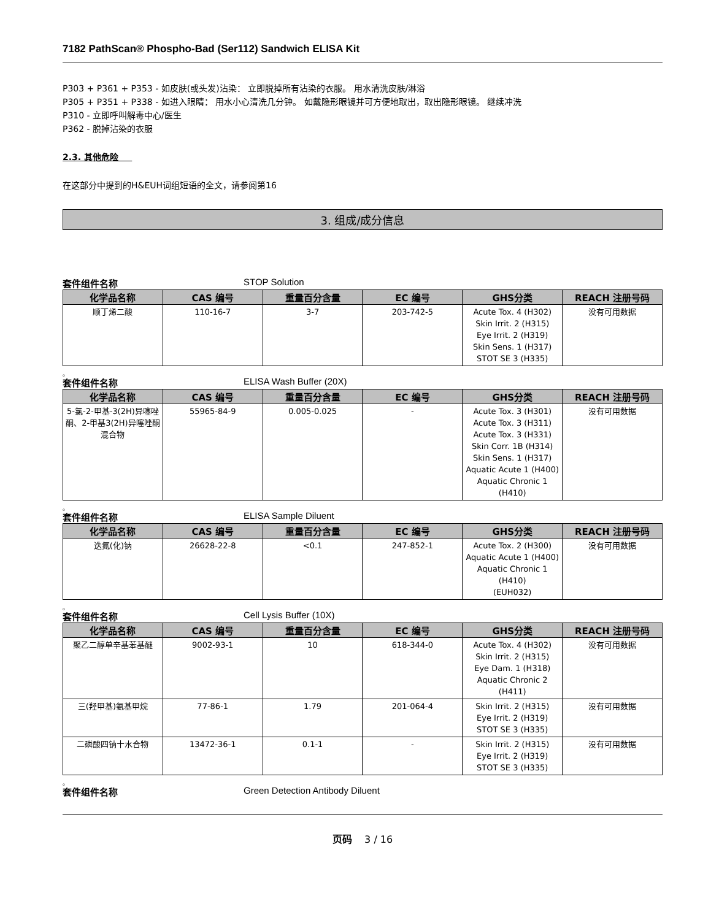7182 PathScan® Phospho-Bad (Ser112) Sandwich ELISA Kit
P303 + P361 + P353 - 如皮肤(或头发)沾染： 立即脱掉所有沾染的衣服。 用水清洗皮肤/淋浴
P305 + P351 + P338 - 如进入眼睛： 用水小心清洗几分钟。 如戴隐形眼镜并可方便地取出，取出隐形眼镜。 继续冲洗
P310 - 立即呼叫解毒中心/医生
P362 - 脱掉沾染的衣服
2.3. 其他危险
在这部分中提到的H&EUH词组短语的全文，请参阅第16
3. 组成/成分信息
套件组件名称 STOP Solution
| 化学品名称 | CAS 编号 | 重量百分含量 | EC 编号 | GHS分类 | REACH 注册号码 |
| --- | --- | --- | --- | --- | --- |
| 顺丁烯二酸 | 110-16-7 | 3-7 | 203-742-5 | Acute Tox. 4 (H302) Skin Irrit. 2 (H315) Eye Irrit. 2 (H319) Skin Sens. 1 (H317) STOT SE 3 (H335) | 没有可用数据 |
。
套件组件名称 ELISA Wash Buffer (20X)
| 化学品名称 | CAS 编号 | 重量百分含量 | EC 编号 | GHS分类 | REACH 注册号码 |
| --- | --- | --- | --- | --- | --- |
| 5-氯-2-甲基-3(2H)异噻唑酮、2-甲基3(2H)异噻唑酮混合物 | 55965-84-9 | 0.005-0.025 | - | Acute Tox. 3 (H301) Acute Tox. 3 (H311) Acute Tox. 3 (H331) Skin Corr. 1B (H314) Skin Sens. 1 (H317) Aquatic Acute 1 (H400) Aquatic Chronic 1 (H410) | 没有可用数据 |
。
套件组件名称 ELISA Sample Diluent
| 化学品名称 | CAS 编号 | 重量百分含量 | EC 编号 | GHS分类 | REACH 注册号码 |
| --- | --- | --- | --- | --- | --- |
| 迭氮(化)钠 | 26628-22-8 | <0.1 | 247-852-1 | Acute Tox. 2 (H300) Aquatic Acute 1 (H400) Aquatic Chronic 1 (H410) (EUH032) | 没有可用数据 |
。
套件组件名称 Cell Lysis Buffer (10X)
| 化学品名称 | CAS 编号 | 重量百分含量 | EC 编号 | GHS分类 | REACH 注册号码 |
| --- | --- | --- | --- | --- | --- |
| 聚乙二醇单辛基苯基醚 | 9002-93-1 | 10 | 618-344-0 | Acute Tox. 4 (H302) Skin Irrit. 2 (H315) Eye Dam. 1 (H318) Aquatic Chronic 2 (H411) | 没有可用数据 |
| 三(羟甲基)氨基甲烷 | 77-86-1 | 1.79 | 201-064-4 | Skin Irrit. 2 (H315) Eye Irrit. 2 (H319) STOT SE 3 (H335) | 没有可用数据 |
| 二磷酸四钠十水合物 | 13472-36-1 | 0.1-1 | - | Skin Irrit. 2 (H315) Eye Irrit. 2 (H319) STOT SE 3 (H335) | 没有可用数据 |
。
套件组件名称 Green Detection Antibody Diluent
页码 3 / 16